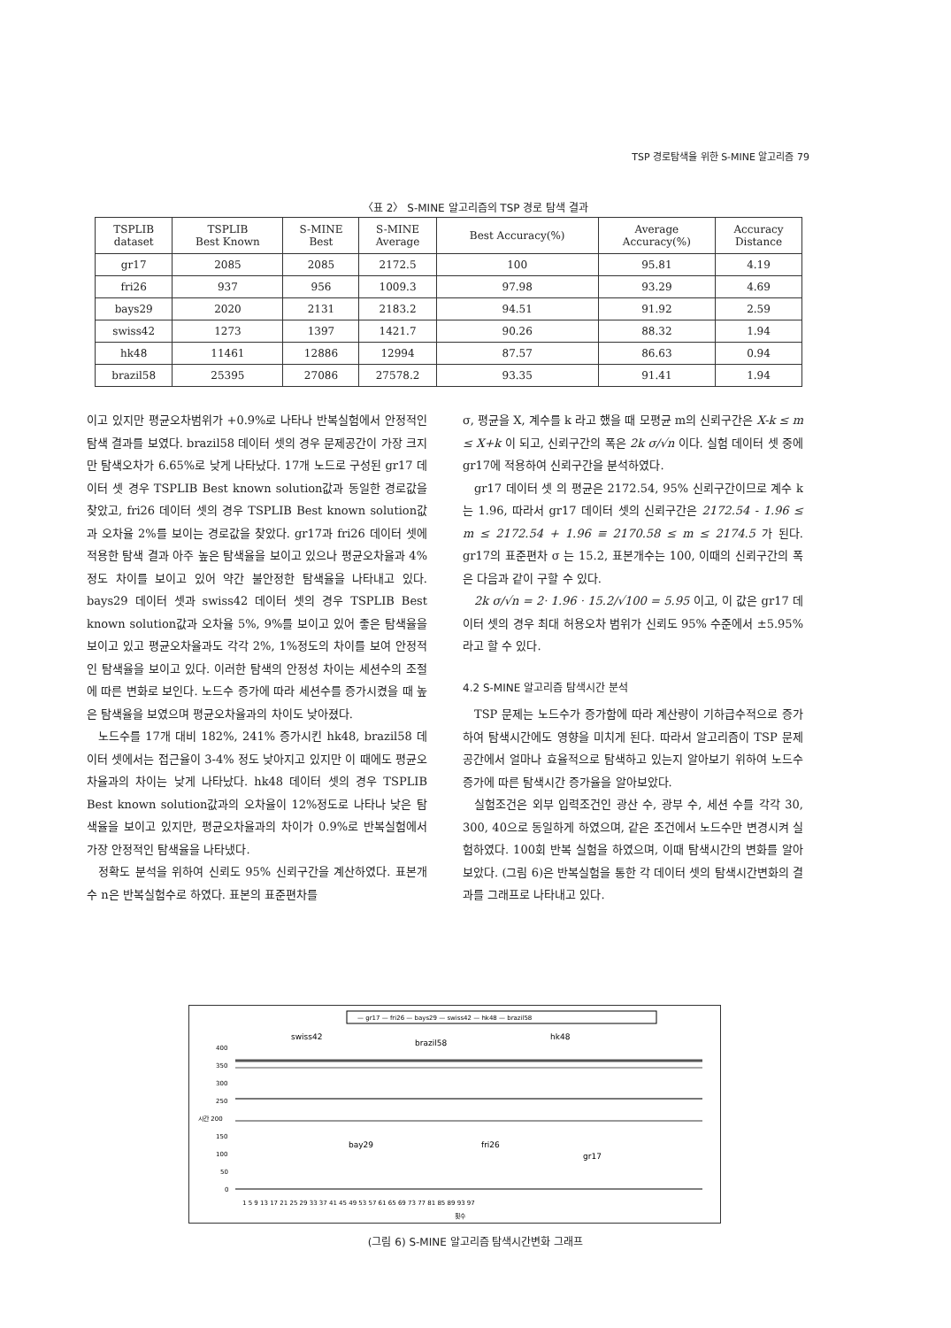TSP 경로탐색을 위한 S-MINE 알고리즘 79
〈표 2〉 S-MINE 알고리즘의 TSP 경로 탐색 결과
| TSPLIB dataset | TSPLIB Best Known | S-MINE Best | S-MINE Average | Best Accuracy(%) | Average Accuracy(%) | Accuracy Distance |
| --- | --- | --- | --- | --- | --- | --- |
| gr17 | 2085 | 2085 | 2172.5 | 100 | 95.81 | 4.19 |
| fri26 | 937 | 956 | 1009.3 | 97.98 | 93.29 | 4.69 |
| bays29 | 2020 | 2131 | 2183.2 | 94.51 | 91.92 | 2.59 |
| swiss42 | 1273 | 1397 | 1421.7 | 90.26 | 88.32 | 1.94 |
| hk48 | 11461 | 12886 | 12994 | 87.57 | 86.63 | 0.94 |
| brazil58 | 25395 | 27086 | 27578.2 | 93.35 | 91.41 | 1.94 |
이고 있지만 평균오차범위가 +0.9%로 나타나 반복실험에서 안정적인 탐색 결과를 보였다. brazil58 데이터 셋의 경우 문제공간이 가장 크지만 탐색오차가 6.65%로 낮게 나타났다. 17개 노드로 구성된 gr17 데이터 셋 경우 TSPLIB Best known solution값과 동일한 경로값을 찾았고, fri26 데이터 셋의 경우 TSPLIB Best known solution값과 오차율 2%를 보이는 경로값을 찾았다. gr17과 fri26 데이터 셋에 적용한 탐색 결과 아주 높은 탐색율을 보이고 있으나 평균오차율과 4%정도 차이를 보이고 있어 약간 불안정한 탐색율을 나타내고 있다. bays29 데이터 셋과 swiss42 데이터 셋의 경우 TSPLIB Best known solution값과 오차율 5%, 9%를 보이고 있어 좋은 탐색율을 보이고 있고 평균오차율과도 각각 2%, 1%정도의 차이를 보여 안정적인 탐색율을 보이고 있다. 이러한 탐색의 안정성 차이는 세션수의 조절에 따른 변화로 보인다. 노드수 증가에 따라 세션수를 증가시켰을 때 높은 탐색율을 보였으며 평균오차율과의 차이도 낮아졌다.
노드수를 17개 대비 182%, 241% 증가시킨 hk48, brazil58 데이터 셋에서는 접근율이 3-4% 정도 낮아지고 있지만 이 때에도 평균오차율과의 차이는 낮게 나타났다. hk48 데이터 셋의 경우 TSPLIB Best known solution값과의 오차율이 12%정도로 나타나 낮은 탐색율을 보이고 있지만, 평균오차율과의 차이가 0.9%로 반복실험에서 가장 안정적인 탐색율을 나타냈다.
정확도 분석을 위하여 신뢰도 95% 신뢰구간을 계산하였다. 표본개수 n은 반복실험수로 하였다. 표본의 표준편차를
σ, 평균을 X, 계수를 k 라고 했을 때 모평균 m의 신뢰구간은 X-k ≤ m ≤ X+k 이 되고, 신뢰구간의 폭은 2k σ/√n 이다. 실험 데이터 셋 중에 gr17에 적용하여 신뢰구간을 분석하였다.
gr17 데이터 셋 의 평균은 2172.54, 95% 신뢰구간이므로 계수 k는 1.96, 따라서 gr17 데이터 셋의 신뢰구간은 2172.54 - 1.96 ≤ m ≤ 2172.54 + 1.96 ≡ 2170.58 ≤ m ≤ 2174.5 가 된다. gr17의 표준편차 σ 는 15.2, 표본개수는 100, 이때의 신뢰구간의 폭은 다음과 같이 구할 수 있다.
2k σ/√n = 2· 1.96 · 15.2/√100 = 5.95 이고, 이 값은 gr17 데이터 셋의 경우 최대 허용오차 범위가 신뢰도 95% 수준에서 ±5.95% 라고 할 수 있다.
4.2 S-MINE 알고리즘 탐색시간 분석
TSP 문제는 노드수가 증가함에 따라 계산량이 기하급수적으로 증가하여 탐색시간에도 영향을 미치게 된다. 따라서 알고리즘이 TSP 문제공간에서 얼마나 효율적으로 탐색하고 있는지 알아보기 위하여 노드수 증가에 따른 탐색시간 증가율을 알아보았다.
실험조건은 외부 입력조건인 광산 수, 광부 수, 세션 수를 각각 30, 300, 40으로 동일하게 하였으며, 같은 조건에서 노드수만 변경시켜 실험하였다. 100회 반복 실험을 하였으며, 이때 탐색시간의 변화를 알아보았다. (그림 6)은 반복실험을 통한 각 데이터 셋의 탐색시간변화의 결과를 그래프로 나타내고 있다.
— gr17 — fri26 — bays29 — swiss42 — hk48 — brazil58
swiss42
brazil58
hk48
400
350
300
250
시간 200
150
100
50
0
bay29
fri26
gr17
1 5 9 13 17 21 25 29 33 37 41 45 49 53 57 61 65 69 73 77 81 85 89 93 97
횟수
(그림 6) S-MINE 알고리즘 탐색시간변화 그래프